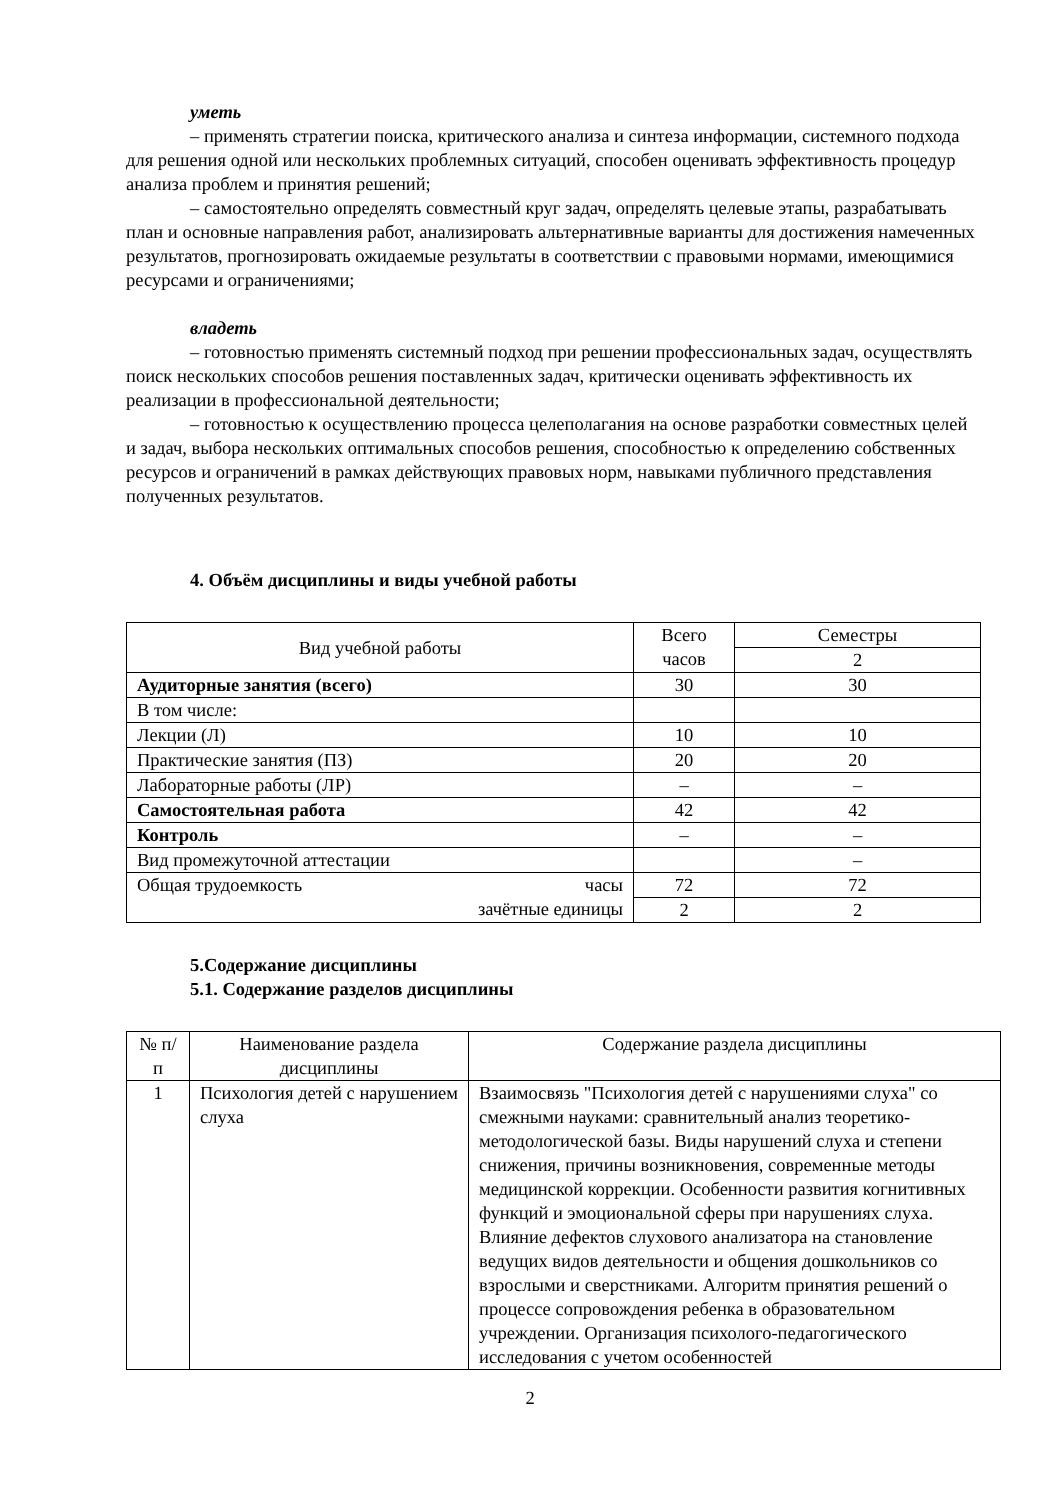уметь
– применять стратегии поиска, критического анализа и синтеза информации, системного подхода для решения одной или нескольких проблемных ситуаций, способен оценивать эффективность процедур анализа проблем и принятия решений;
– самостоятельно определять совместный круг задач, определять целевые этапы, разрабатывать план и основные направления работ, анализировать альтернативные варианты для достижения намеченных результатов, прогнозировать ожидаемые результаты в соответствии с правовыми нормами, имеющимися ресурсами и ограничениями;
владеть
– готовностью применять системный подход при решении профессиональных задач, осуществлять поиск нескольких способов решения поставленных задач, критически оценивать эффективность их реализации в профессиональной деятельности;
– готовностью к осуществлению процесса целеполагания на основе разработки совместных целей и задач, выбора нескольких оптимальных способов решения, способностью к определению собственных ресурсов и ограничений в рамках действующих правовых норм, навыками публичного представления полученных результатов.
4. Объём дисциплины и виды учебной работы
| Вид учебной работы | Всего часов | Семестры |
| --- | --- | --- |
| | | 2 |
| Аудиторные занятия (всего) | 30 | 30 |
| В том числе: | | |
| Лекции (Л) | 10 | 10 |
| Практические занятия (ПЗ) | 20 | 20 |
| Лабораторные работы (ЛР) | – | – |
| Самостоятельная работа | 42 | 42 |
| Контроль | – | – |
| Вид промежуточной аттестации | | – |
| Общая трудоемкость часы зачётные единицы | 72 | 72 |
| | 2 | 2 |
5.Содержание дисциплины
5.1. Содержание разделов дисциплины
| № п/п | Наименование раздела дисциплины | Содержание раздела дисциплины |
| --- | --- | --- |
| 1 | Психология детей с нарушением слуха | Взаимосвязь "Психология детей с нарушениями слуха" со смежными науками: сравнительный анализ теоретико-методологической базы. Виды нарушений слуха и степени снижения, причины возникновения, современные методы медицинской коррекции. Особенности развития когнитивных функций и эмоциональной сферы при нарушениях слуха. Влияние дефектов слухового анализатора на становление ведущих видов деятельности и общения дошкольников со взрослыми и сверстниками. Алгоритм принятия решений о процессе сопровождения ребенка в образовательном учреждении. Организация психолого-педагогического исследования с учетом особенностей |
2